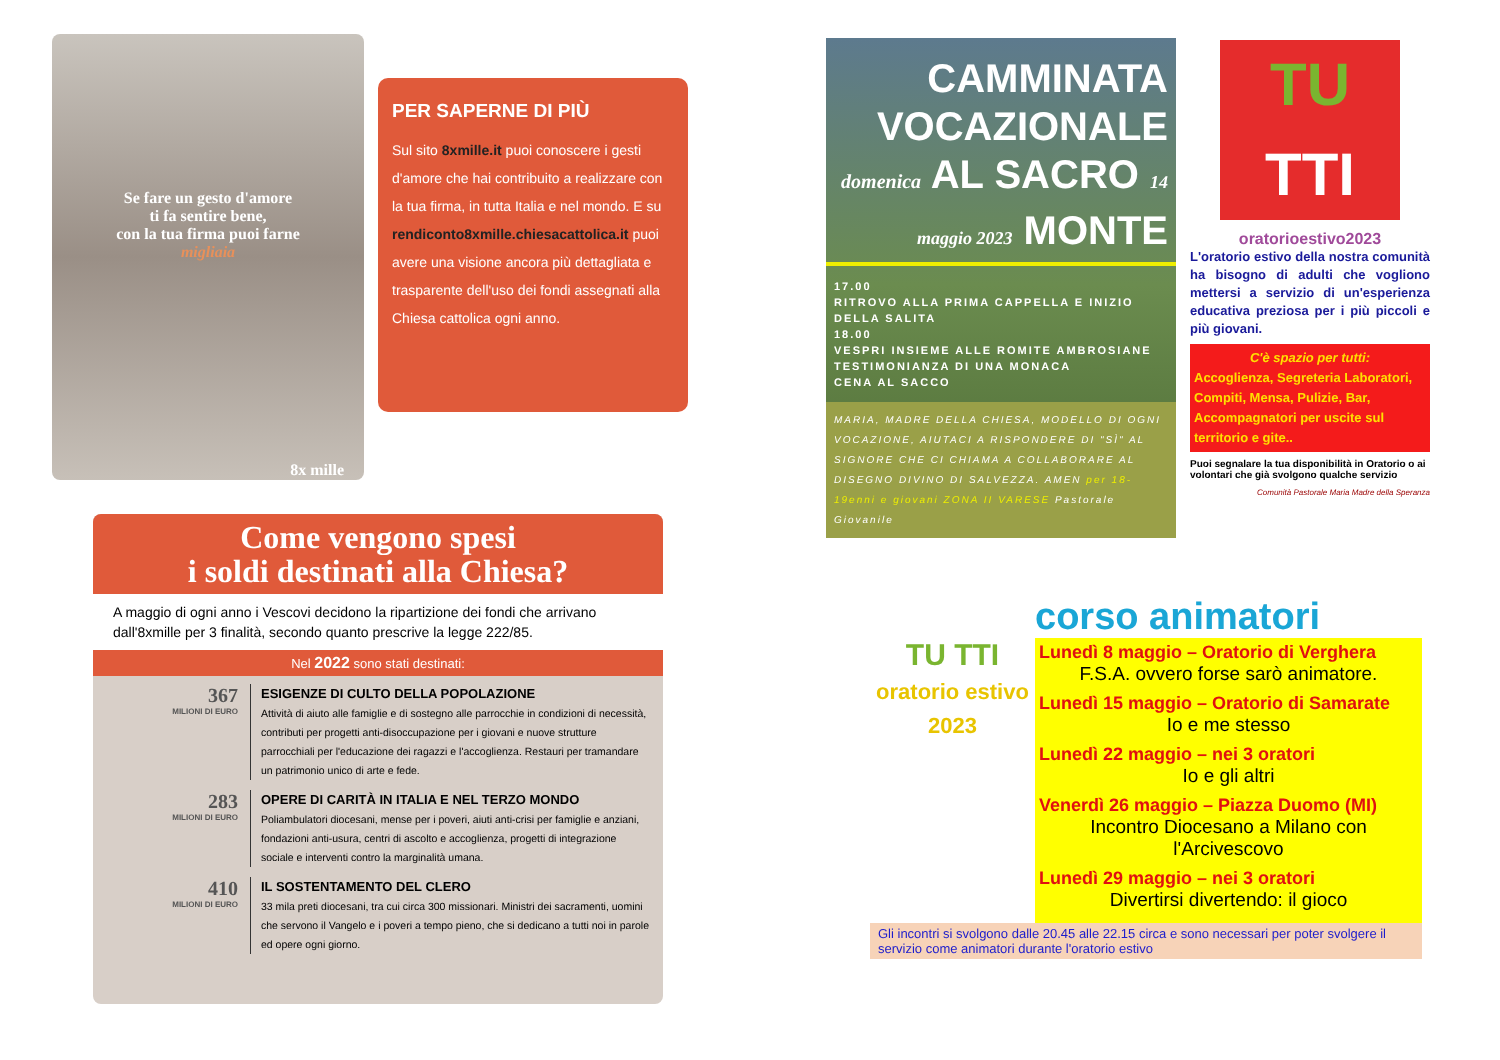Se fare un gesto d'amore
ti fa sentire bene,
con la tua firma puoi farne
migliaia
8x mille
PER SAPERNE DI PIÙ
Sul sito 8xmille.it puoi conoscere i gesti d'amore che hai contribuito a realizzare con la tua firma, in tutta Italia e nel mondo. E su rendiconto8xmille.chiesacattolica.it puoi avere una visione ancora più dettagliata e trasparente dell'uso dei fondi assegnati alla Chiesa cattolica ogni anno.
Come vengono spesi
i soldi destinati alla Chiesa?
A maggio di ogni anno i Vescovi decidono la ripartizione dei fondi che arrivano dall'8xmille per 3 finalità, secondo quanto prescrive la legge 222/85.
Nel 2022 sono stati destinati:
367
MILIONI DI EURO
ESIGENZE DI CULTO DELLA POPOLAZIONE
Attività di aiuto alle famiglie e di sostegno alle parrocchie in condizioni di necessità, contributi per progetti anti-disoccupazione per i giovani e nuove strutture parrocchiali per l'educazione dei ragazzi e l'accoglienza. Restauri per tramandare un patrimonio unico di arte e fede.
283
MILIONI DI EURO
OPERE DI CARITÀ IN ITALIA E NEL TERZO MONDO
Poliambulatori diocesani, mense per i poveri, aiuti anti-crisi per famiglie e anziani, fondazioni anti-usura, centri di ascolto e accoglienza, progetti di integrazione sociale e interventi contro la marginalità umana.
410
MILIONI DI EURO
IL SOSTENTAMENTO DEL CLERO
33 mila preti diocesani, tra cui circa 300 missionari. Ministri dei sacramenti, uomini che servono il Vangelo e i poveri a tempo pieno, che si dedicano a tutti noi in parole ed opere ogni giorno.
CAMMINATA VOCAZIONALE domenica AL SACRO 14 maggio 2023 MONTE
17.00
RITROVO ALLA PRIMA CAPPELLA E INIZIO DELLA SALITA
18.00
VESPRI INSIEME ALLE ROMITE AMBROSIANE
TESTIMONIANZA DI UNA MONACA
CENA AL SACCO
MARIA, MADRE DELLA CHIESA, MODELLO DI OGNI VOCAZIONE, AIUTACI A RISPONDERE DI "SÌ" AL SIGNORE CHE CI CHIAMA A COLLABORARE AL DISEGNO DIVINO DI SALVEZZA. AMEN per 18-19enni e giovani ZONA II VARESE Pastorale Giovanile
TU
TTI
oratorioestivo2023
L'oratorio estivo della nostra comunità ha bisogno di adulti che vogliono mettersi a servizio di un'esperienza educativa preziosa per i più piccoli e più giovani.
C'è spazio per tutti:
Accoglienza, Segreteria Laboratori, Compiti, Mensa, Pulizie, Bar, Accompagnatori per uscite sul territorio e gite..
Puoi segnalare la tua disponibilità in Oratorio o ai volontari che già svolgono qualche servizio
Comunità Pastorale Maria Madre della Speranza
corso animatori
TU TTI
oratorio estivo 2023
Lunedì 8 maggio – Oratorio di Verghera
F.S.A. ovvero forse sarò animatore.
Lunedì 15 maggio – Oratorio di Samarate
Io e me stesso
Lunedì 22 maggio – nei 3 oratori
Io e gli altri
Venerdì 26 maggio – Piazza Duomo (MI)
Incontro Diocesano a Milano con l'Arcivescovo
Lunedì 29 maggio – nei 3 oratori
Divertirsi divertendo: il gioco
Gli incontri si svolgono dalle 20.45 alle 22.15 circa e sono necessari per poter svolgere il servizio come animatori durante l'oratorio estivo